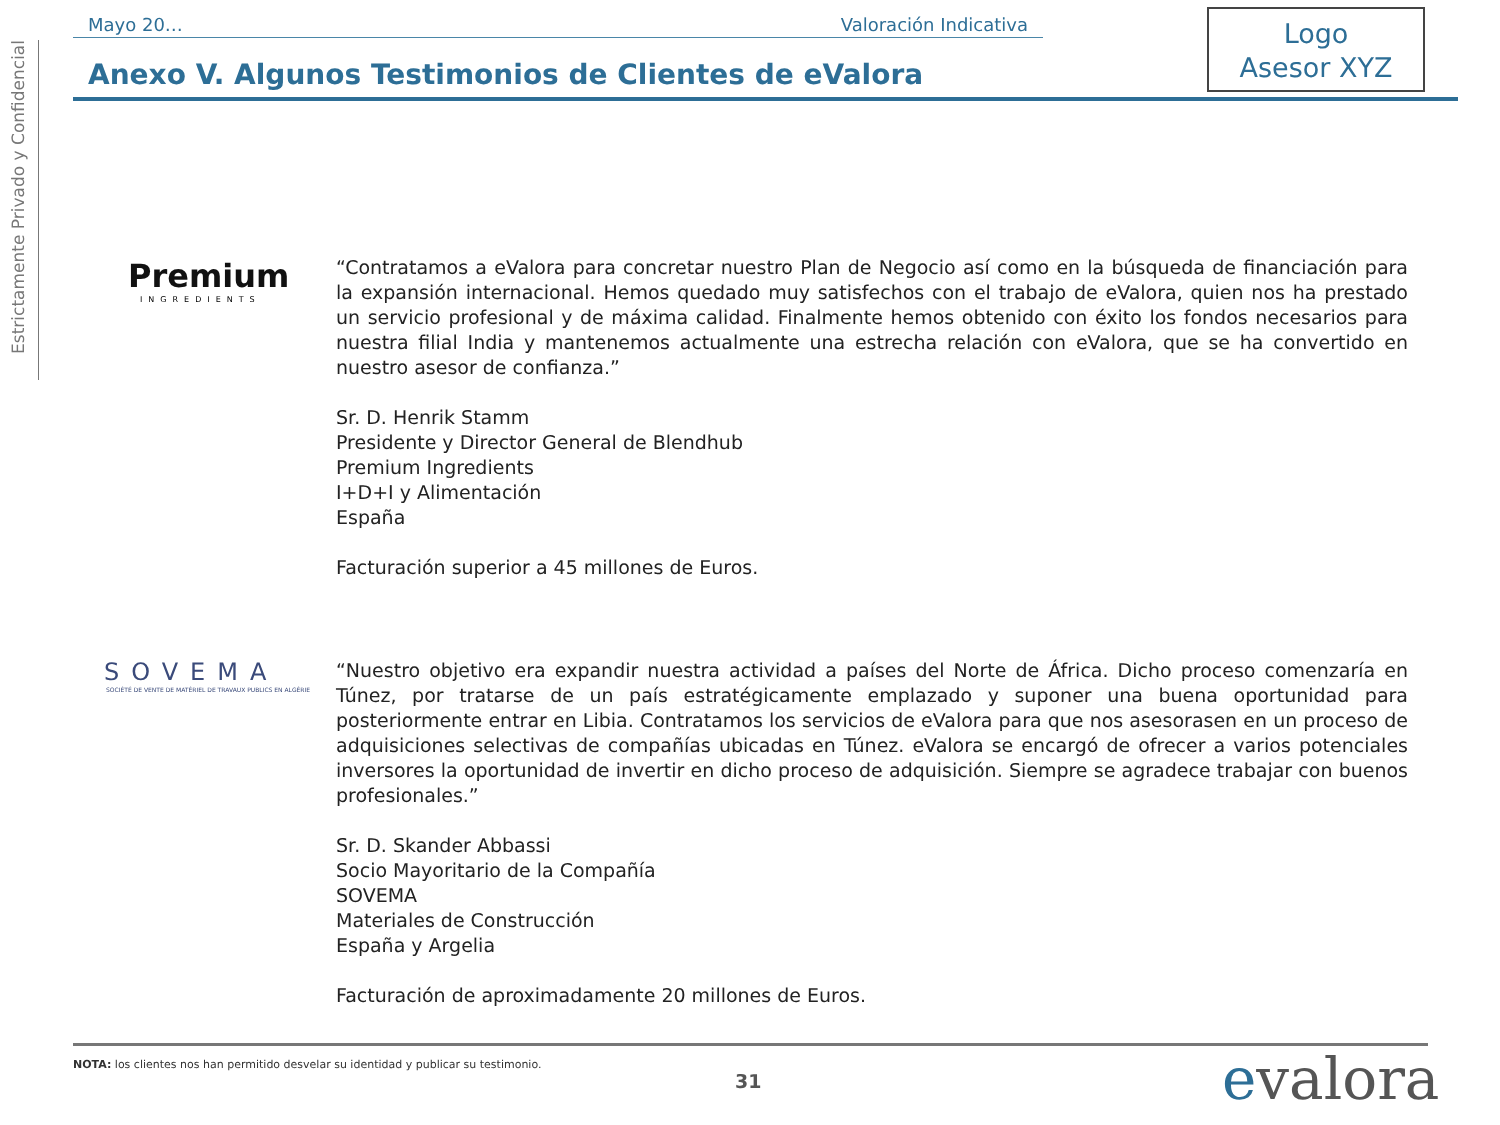Estrictamente Privado y Confidencial
Mayo 20… Valoración Indicativa
Logo
Asesor XYZ
Anexo V. Algunos Testimonios de Clientes de eValora
Premium
INGREDIENTS
“Contratamos a eValora para concretar nuestro Plan de Negocio así como en la búsqueda de financiación para la expansión internacional. Hemos quedado muy satisfechos con el trabajo de eValora, quien nos ha prestado un servicio profesional y de máxima calidad. Finalmente hemos obtenido con éxito los fondos necesarios para nuestra filial India y mantenemos actualmente una estrecha relación con eValora, que se ha convertido en nuestro asesor de confianza.”
Sr. D. Henrik Stamm
Presidente y Director General de Blendhub
Premium Ingredients
I+D+I y Alimentación
España
Facturación superior a 45 millones de Euros.
SOVEMA
SOCIÉTÉ DE VENTE DE MATÉRIEL DE TRAVAUX PUBLICS EN ALGÉRIE
“Nuestro objetivo era expandir nuestra actividad a países del Norte de África. Dicho proceso comenzaría en Túnez, por tratarse de un país estratégicamente emplazado y suponer una buena oportunidad para posteriormente entrar en Libia. Contratamos los servicios de eValora para que nos asesorasen en un proceso de adquisiciones selectivas de compañías ubicadas en Túnez. eValora se encargó de ofrecer a varios potenciales inversores la oportunidad de invertir en dicho proceso de adquisición. Siempre se agradece trabajar con buenos profesionales.”
Sr. D. Skander Abbassi
Socio Mayoritario de la Compañía
SOVEMA
Materiales de Construcción
España y Argelia
Facturación de aproximadamente 20 millones de Euros.
NOTA: los clientes nos han permitido desvelar su identidad y publicar su testimonio.
31 evalora